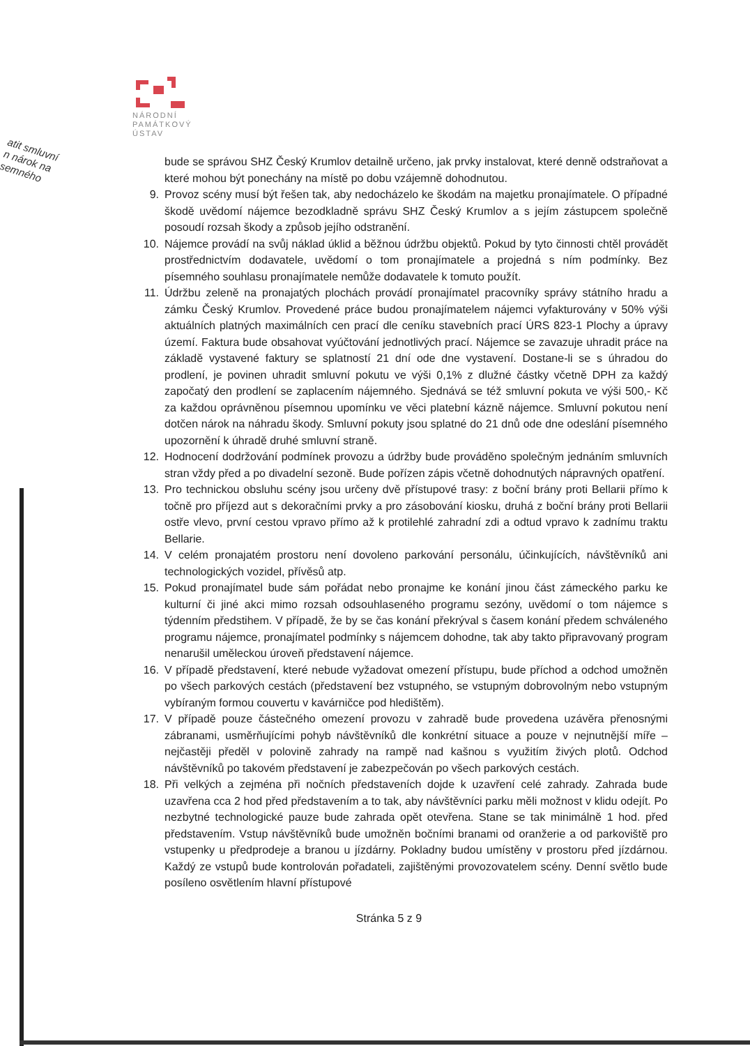atit smluvní
n nárok na
semného
NÁRODNÍ
PAMÁTKOVÝ
ÚSTAV
bude se správou SHZ Český Krumlov detailně určeno, jak prvky instalovat, které denně odstraňovat a které mohou být ponechány na místě po dobu vzájemně dohodnutou.
9. Provoz scény musí být řešen tak, aby nedocházelo ke škodám na majetku pronajímatele. O případné škodě uvědomí nájemce bezodkladně správu SHZ Český Krumlov a s jejím zástupcem společně posoudí rozsah škody a způsob jejího odstranění.
10. Nájemce provádí na svůj náklad úklid a běžnou údržbu objektů. Pokud by tyto činnosti chtěl provádět prostřednictvím dodavatele, uvědomí o tom pronajímatele a projedná s ním podmínky. Bez písemného souhlasu pronajímatele nemůže dodavatele k tomuto použít.
11. Údržbu zeleně na pronajatých plochách provádí pronajímatel pracovníky správy státního hradu a zámku Český Krumlov. Provedené práce budou pronajímatelem nájemci vyfakturovány v 50% výši aktuálních platných maximálních cen prací dle ceníku stavebních prací ÚRS 823-1 Plochy a úpravy území. Faktura bude obsahovat vyúčtování jednotlivých prací. Nájemce se zavazuje uhradit práce na základě vystavené faktury se splatností 21 dní ode dne vystavení. Dostane-li se s úhradou do prodlení, je povinen uhradit smluvní pokutu ve výši 0,1% z dlužné částky včetně DPH za každý započatý den prodlení se zaplacením nájemného. Sjednává se též smluvní pokuta ve výši 500,- Kč za každou oprávněnou písemnou upomínku ve věci platební kázně nájemce. Smluvní pokutou není dotčen nárok na náhradu škody. Smluvní pokuty jsou splatné do 21 dnů ode dne odeslání písemného upozornění k úhradě druhé smluvní straně.
12. Hodnocení dodržování podmínek provozu a údržby bude prováděno společným jednáním smluvních stran vždy před a po divadelní sezoně. Bude pořízen zápis včetně dohodnutých nápravných opatření.
13. Pro technickou obsluhu scény jsou určeny dvě přístupové trasy: z boční brány proti Bellarii přímo k točně pro příjezd aut s dekoračními prvky a pro zásobování kiosku, druhá z boční brány proti Bellarii ostře vlevo, první cestou vpravo přímo až k protilehlé zahradní zdi a odtud vpravo k zadnímu traktu Bellarie.
14. V celém pronajatém prostoru není dovoleno parkování personálu, účinkujících, návštěvníků ani technologických vozidel, přívěsů atp.
15. Pokud pronajímatel bude sám pořádat nebo pronajme ke konání jinou část zámeckého parku ke kulturní či jiné akci mimo rozsah odsouhlaseného programu sezóny, uvědomí o tom nájemce s týdenním předstihem. V případě, že by se čas konání překrýval s časem konání předem schváleného programu nájemce, pronajímatel podmínky s nájemcem dohodne, tak aby takto připravovaný program nenarušil uměleckou úroveň představení nájemce.
16. V případě představení, které nebude vyžadovat omezení přístupu, bude příchod a odchod umožněn po všech parkových cestách (představení bez vstupného, se vstupným dobrovolným nebo vstupným vybíraným formou couvertu v kavárničce pod hledištěm).
17. V případě pouze částečného omezení provozu v zahradě bude provedena uzávěra přenosnými zábranami, usměrňujícími pohyb návštěvníků dle konkrétní situace a pouze v nejnutnější míře – nejčastěji předěl v polovině zahrady na rampě nad kašnou s využitím živých plotů. Odchod návštěvníků po takovém představení je zabezpečován po všech parkových cestách.
18. Při velkých a zejména při nočních představeních dojde k uzavření celé zahrady. Zahrada bude uzavřena cca 2 hod před představením a to tak, aby návštěvníci parku měli možnost v klidu odejít. Po nezbytné technologické pauze bude zahrada opět otevřena. Stane se tak minimálně 1 hod. před představením. Vstup návštěvníků bude umožněn bočními branami od oranžerie a od parkoviště pro vstupenky u předprodeje a branou u jízdárny. Pokladny budou umístěny v prostoru před jízdárnou. Každý ze vstupů bude kontrolován pořadateli, zajištěnými provozovatelem scény. Denní světlo bude posíleno osvětlením hlavní přístupové
Stránka 5 z 9